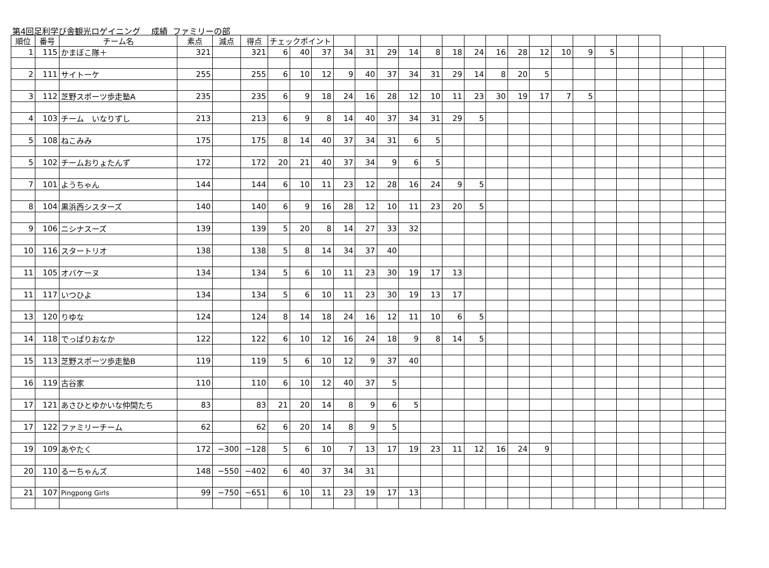第4回足利学び舎観光ロゲイニング　 成績 ファミリーの部
| 順位 | 番号 | チーム名 | 素点 | 減点 | 得点 | チェックポイント | | | | | | | | | | | | | | | | | | | | |
| --- | --- | --- | --- | --- | --- | --- | --- | --- | --- | --- | --- | --- | --- | --- | --- | --- | --- | --- | --- | --- | --- | --- | --- | --- | --- | --- |
| 1 | 115 | かまぼこ隊＋ | 321 | | 321 | 6 | 40 | 37 | 34 | 31 | 29 | 14 | 8 | 18 | 24 | 16 | 28 | 12 | 10 | 9 | 5 | | | | | |
| 2 | 111 | サイトーケ | 255 | | 255 | 6 | 10 | 12 | 9 | 40 | 37 | 34 | 31 | 29 | 14 | 8 | 20 | 5 | | | | | | | | |
| 3 | 112 | 芝野スポーツ歩走塾A | 235 | | 235 | 6 | 9 | 18 | 24 | 16 | 28 | 12 | 10 | 11 | 23 | 30 | 19 | 17 | 7 | 5 | | | | | | |
| 4 | 103 | チーム いなりずし | 213 | | 213 | 6 | 9 | 8 | 14 | 40 | 37 | 34 | 31 | 29 | 5 | | | | | | | | | | | |
| 5 | 108 | ねこみみ | 175 | | 175 | 8 | 14 | 40 | 37 | 34 | 31 | 6 | 5 | | | | | | | | | | | | | |
| 5 | 102 | チームおりょたんず | 172 | | 172 | 20 | 21 | 40 | 37 | 34 | 9 | 6 | 5 | | | | | | | | | | | | | |
| 7 | 101 | ようちゃん | 144 | | 144 | 6 | 10 | 11 | 23 | 12 | 28 | 16 | 24 | 9 | 5 | | | | | | | | | | | |
| 8 | 104 | 黒浜西シスターズ | 140 | | 140 | 6 | 9 | 16 | 28 | 12 | 10 | 11 | 23 | 20 | 5 | | | | | | | | | | | |
| 9 | 106 | ニシナスーズ | 139 | | 139 | 5 | 20 | 8 | 14 | 27 | 33 | 32 | | | | | | | | | | | | | | |
| 10 | 116 | スタートリオ | 138 | | 138 | 5 | 8 | 14 | 34 | 37 | 40 | | | | | | | | | | | | | | | |
| 11 | 105 | オバケーヌ | 134 | | 134 | 5 | 6 | 10 | 11 | 23 | 30 | 19 | 17 | 13 | | | | | | | | | | | | |
| 11 | 117 | いつひよ | 134 | | 134 | 5 | 6 | 10 | 11 | 23 | 30 | 19 | 13 | 17 | | | | | | | | | | | | |
| 13 | 120 | りゆな | 124 | | 124 | 8 | 14 | 18 | 24 | 16 | 12 | 11 | 10 | 6 | 5 | | | | | | | | | | | |
| 14 | 118 | でっぱりおなか | 122 | | 122 | 6 | 10 | 12 | 16 | 24 | 18 | 9 | 8 | 14 | 5 | | | | | | | | | | | |
| 15 | 113 | 芝野スポーツ歩走塾B | 119 | | 119 | 5 | 6 | 10 | 12 | 9 | 37 | 40 | | | | | | | | | | | | | | |
| 16 | 119 | 古谷家 | 110 | | 110 | 6 | 10 | 12 | 40 | 37 | 5 | | | | | | | | | | | | | | | |
| 17 | 121 | あさひとゆかいな仲間たち | 83 | | 83 | 21 | 20 | 14 | 8 | 9 | 6 | 5 | | | | | | | | | | | | | | |
| 17 | 122 | ファミリーチーム | 62 | | 62 | 6 | 20 | 14 | 8 | 9 | 5 | | | | | | | | | | | | | | | |
| 19 | 109 | あやたく | 172 | −300 | −128 | 5 | 6 | 10 | 7 | 13 | 17 | 19 | 23 | 11 | 12 | 16 | 24 | 9 | | | | | | | | |
| 20 | 110 | るーちゃんズ | 148 | −550 | −402 | 6 | 40 | 37 | 34 | 31 | | | | | | | | | | | | | | | | |
| 21 | 107 | Pingpong Girls | 99 | −750 | −651 | 6 | 10 | 11 | 23 | 19 | 17 | 13 | | | | | | | | | | | | | | |